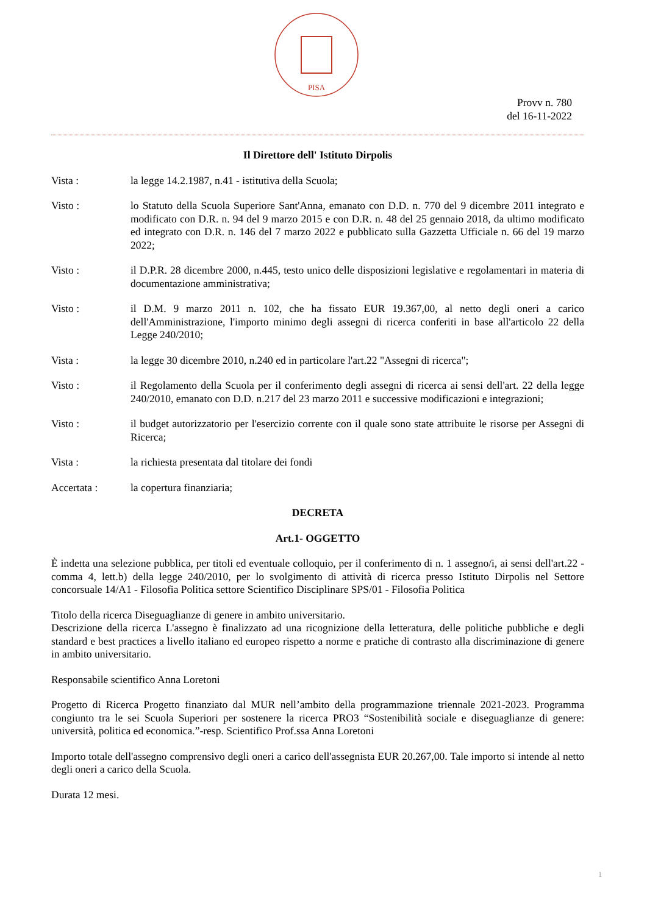PISA
Provv n. 780
del 16-11-2022
Il Direttore dell' Istituto Dirpolis
Vista : la legge 14.2.1987, n.41 - istitutiva della Scuola;
Visto : lo Statuto della Scuola Superiore Sant'Anna, emanato con D.D. n. 770 del 9 dicembre 2011 integrato e modificato con D.R. n. 94 del 9 marzo 2015 e con D.R. n. 48 del 25 gennaio 2018, da ultimo modificato ed integrato con D.R. n. 146 del 7 marzo 2022 e pubblicato sulla Gazzetta Ufficiale n. 66 del 19 marzo 2022;
Visto : il D.P.R. 28 dicembre 2000, n.445, testo unico delle disposizioni legislative e regolamentari in materia di documentazione amministrativa;
Visto : il D.M. 9 marzo 2011 n. 102, che ha fissato EUR 19.367,00, al netto degli oneri a carico dell'Amministrazione, l'importo minimo degli assegni di ricerca conferiti in base all'articolo 22 della Legge 240/2010;
Vista : la legge 30 dicembre 2010, n.240 ed in particolare l'art.22 "Assegni di ricerca";
Visto : il Regolamento della Scuola per il conferimento degli assegni di ricerca ai sensi dell'art. 22 della legge 240/2010, emanato con D.D. n.217 del 23 marzo 2011 e successive modificazioni e integrazioni;
Visto : il budget autorizzatorio per l'esercizio corrente con il quale sono state attribuite le risorse per Assegni di Ricerca;
Vista : la richiesta presentata dal titolare dei fondi
Accertata : la copertura finanziaria;
DECRETA
Art.1- OGGETTO
È indetta una selezione pubblica, per titoli ed eventuale colloquio, per il conferimento di n. 1 assegno/i, ai sensi dell'art.22 - comma 4, lett.b) della legge 240/2010, per lo svolgimento di attività di ricerca presso Istituto Dirpolis nel Settore concorsuale 14/A1 - Filosofia Politica settore Scientifico Disciplinare SPS/01 - Filosofia Politica
Titolo della ricerca Diseguaglianze di genere in ambito universitario.
Descrizione della ricerca L'assegno è finalizzato ad una ricognizione della letteratura, delle politiche pubbliche e degli standard e best practices a livello italiano ed europeo rispetto a norme e pratiche di contrasto alla discriminazione di genere in ambito universitario.
Responsabile scientifico Anna Loretoni
Progetto di Ricerca Progetto finanziato dal MUR nell’ambito della programmazione triennale 2021-2023. Programma congiunto tra le sei Scuola Superiori per sostenere la ricerca PRO3 “Sostenibilità sociale e diseguaglianze di genere: università, politica ed economica.”-resp. Scientifico Prof.ssa Anna Loretoni
Importo totale dell'assegno comprensivo degli oneri a carico dell'assegnista EUR 20.267,00. Tale importo si intende al netto degli oneri a carico della Scuola.
Durata 12 mesi.
1